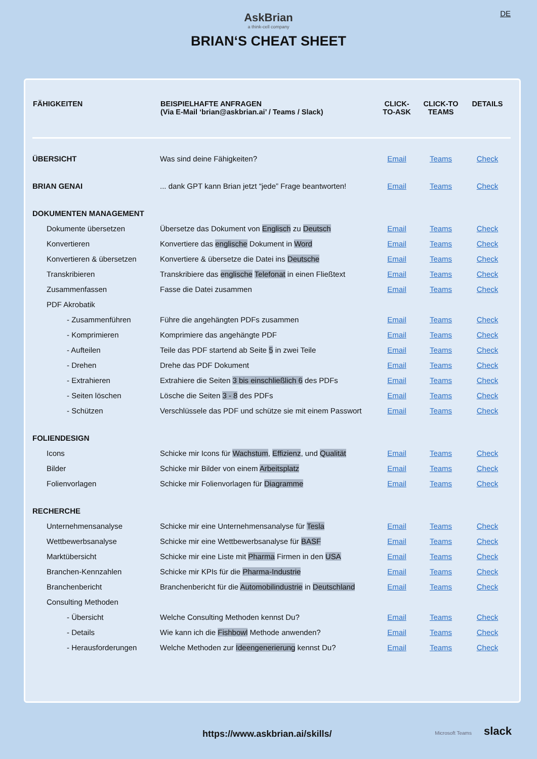DE
AskBrian
a think-cell company
BRIAN‘S CHEAT SHEET
| FÄHIGKEITEN | BEISPIELHAFTE ANFRAGEN (Via E-Mail ‘brian@askbrian.ai’ / Teams / Slack) | CLICK- TO-ASK | CLICK-TO TEAMS | DETAILS |
| --- | --- | --- | --- | --- |
| ÜBERSICHT | Was sind deine Fähigkeiten? | Email | Teams | Check |
| BRIAN GENAI | ... dank GPT kann Brian jetzt “jede” Frage beantworten! | Email | Teams | Check |
| DOKUMENTEN MANAGEMENT | | | | |
| Dokumente übersetzen | Übersetze das Dokument von Englisch zu Deutsch | Email | Teams | Check |
| Konvertieren | Konvertiere das englische Dokument in Word | Email | Teams | Check |
| Konvertieren & übersetzen | Konvertiere & übersetze die Datei ins Deutsche | Email | Teams | Check |
| Transkribieren | Transkribiere das englische Telefonat in einen Fließtext | Email | Teams | Check |
| Zusammenfassen | Fasse die Datei zusammen | Email | Teams | Check |
| PDF Akrobatik | | | | |
| - Zusammenführen | Führe die angehängten PDFs zusammen | Email | Teams | Check |
| - Komprimieren | Komprimiere das angehängte PDF | Email | Teams | Check |
| - Aufteilen | Teile das PDF startend ab Seite 5 in zwei Teile | Email | Teams | Check |
| - Drehen | Drehe das PDF Dokument | Email | Teams | Check |
| - Extrahieren | Extrahiere die Seiten 3 bis einschließlich 6 des PDFs | Email | Teams | Check |
| - Seiten löschen | Lösche die Seiten 3 - 8 des PDFs | Email | Teams | Check |
| - Schützen | Verschlüssele das PDF und schütze sie mit einem Passwort | Email | Teams | Check |
| FOLIENDESIGN | | | | |
| Icons | Schicke mir Icons für Wachstum , Effizienz , und Qualität | Email | Teams | Check |
| Bilder | Schicke mir Bilder von einem Arbeitsplatz | Email | Teams | Check |
| Folienvorlagen | Schicke mir Folienvorlagen für Diagramme | Email | Teams | Check |
| RECHERCHE | | | | |
| Unternehmensanalyse | Schicke mir eine Unternehmensanalyse für Tesla | Email | Teams | Check |
| Wettbewerbsanalyse | Schicke mir eine Wettbewerbsanalyse für BASF | Email | Teams | Check |
| Marktübersicht | Schicke mir eine Liste mit Pharma Firmen in den USA | Email | Teams | Check |
| Branchen-Kennzahlen | Schicke mir KPIs für die Pharma-Industrie | Email | Teams | Check |
| Branchenbericht | Branchenbericht für die Automobilindustrie in Deutschland | Email | Teams | Check |
| Consulting Methoden | | | | |
| - Übersicht | Welche Consulting Methoden kennst Du? | Email | Teams | Check |
| - Details | Wie kann ich die Fishbowl Methode anwenden? | Email | Teams | Check |
| - Herausforderungen | Welche Methoden zur Ideengenerierung kennst Du? | Email | Teams | Check |
https://www.askbrian.ai/skills/
Microsoft Teams slack